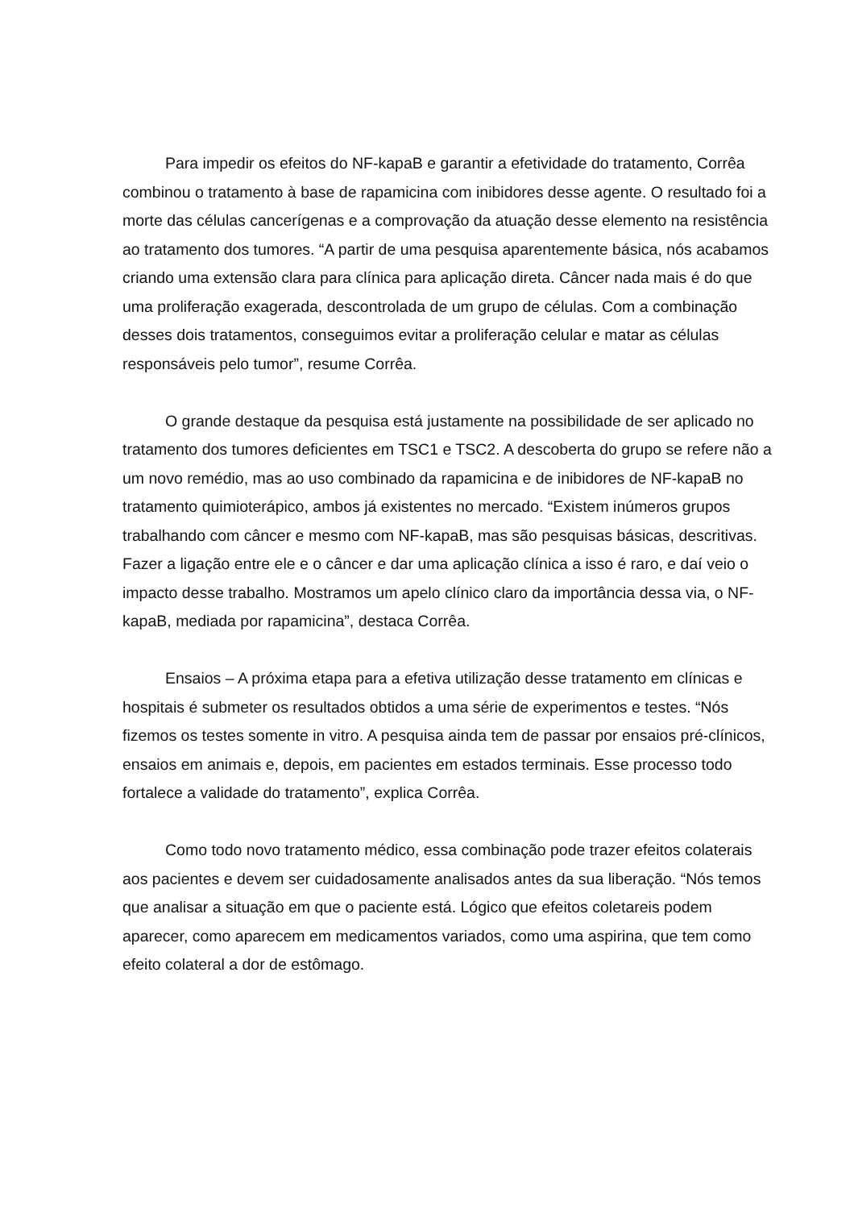Para impedir os efeitos do NF-kapaB e garantir a efetividade do tratamento, Corrêa combinou o tratamento à base de rapamicina com inibidores desse agente. O resultado foi a morte das células cancerígenas e a comprovação da atuação desse elemento na resistência ao tratamento dos tumores. “A partir de uma pesquisa aparentemente básica, nós acabamos criando uma extensão clara para clínica para aplicação direta. Câncer nada mais é do que uma proliferação exagerada, descontrolada de um grupo de células. Com a combinação desses dois tratamentos, conseguimos evitar a proliferação celular e matar as células responsáveis pelo tumor”, resume Corrêa.
O grande destaque da pesquisa está justamente na possibilidade de ser aplicado no tratamento dos tumores deficientes em TSC1 e TSC2. A descoberta do grupo se refere não a um novo remédio, mas ao uso combinado da rapamicina e de inibidores de NF-kapaB no tratamento quimioterápico, ambos já existentes no mercado. “Existem inúmeros grupos trabalhando com câncer e mesmo com NF-kapaB, mas são pesquisas básicas, descritivas. Fazer a ligação entre ele e o câncer e dar uma aplicação clínica a isso é raro, e daí veio o impacto desse trabalho. Mostramos um apelo clínico claro da importância dessa via, o NF-kapaB, mediada por rapamicina”, destaca Corrêa.
Ensaios – A próxima etapa para a efetiva utilização desse tratamento em clínicas e hospitais é submeter os resultados obtidos a uma série de experimentos e testes. “Nós fizemos os testes somente in vitro. A pesquisa ainda tem de passar por ensaios pré-clínicos, ensaios em animais e, depois, em pacientes em estados terminais. Esse processo todo fortalece a validade do tratamento”, explica Corrêa.
Como todo novo tratamento médico, essa combinação pode trazer efeitos colaterais aos pacientes e devem ser cuidadosamente analisados antes da sua liberação. “Nós temos que analisar a situação em que o paciente está. Lógico que efeitos coletareis podem aparecer, como aparecem em medicamentos variados, como uma aspirina, que tem como efeito colateral a dor de estômago.